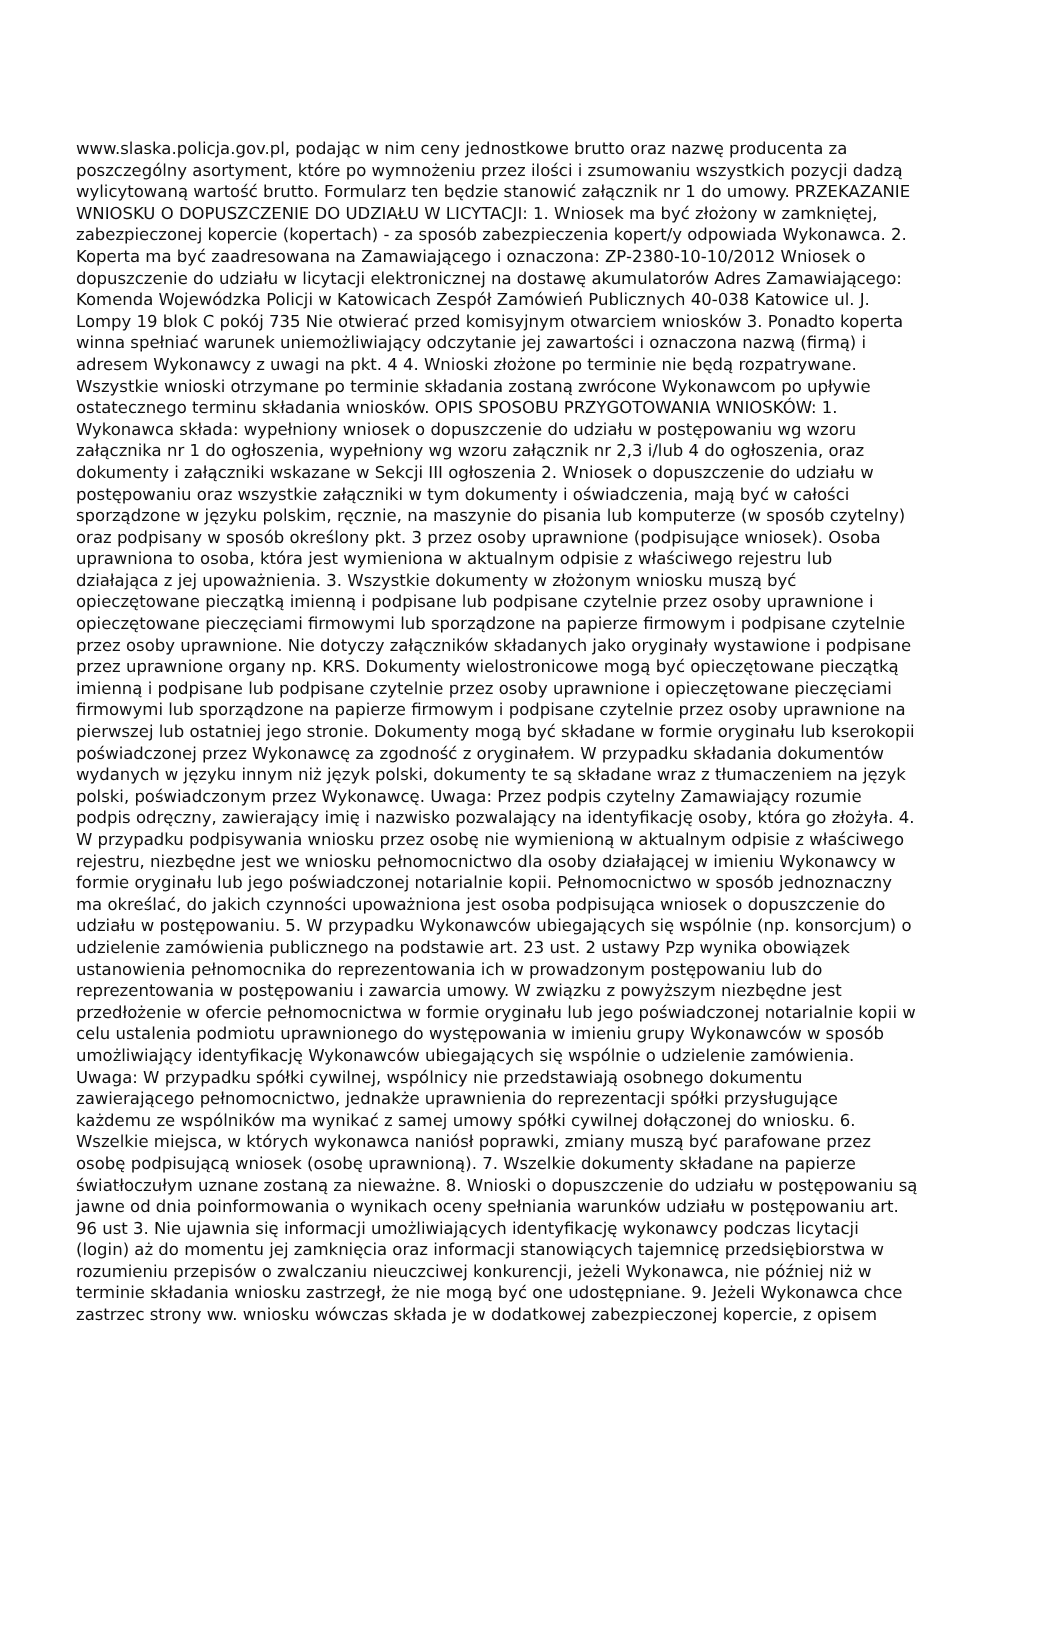www.slaska.policja.gov.pl, podając w nim ceny jednostkowe brutto oraz nazwę producenta za
poszczególny asortyment, które po wymnożeniu przez ilości i zsumowaniu wszystkich pozycji dadzą
wylicytowaną wartość brutto. Formularz ten będzie stanowić załącznik nr 1 do umowy. PRZEKAZANIE
WNIOSKU O DOPUSZCZENIE DO UDZIAŁU W LICYTACJI: 1. Wniosek ma być złożony w zamkniętej,
zabezpieczonej kopercie (kopertach) - za sposób zabezpieczenia kopert/y odpowiada Wykonawca. 2.
Koperta ma być zaadresowana na Zamawiającego i oznaczona: ZP-2380-10-10/2012 Wniosek o
dopuszczenie do udziału w licytacji elektronicznej na dostawę akumulatorów Adres Zamawiającego:
Komenda Wojewódzka Policji w Katowicach Zespół Zamówień Publicznych 40-038 Katowice ul. J.
Lompy 19 blok C pokój 735 Nie otwierać przed komisyjnym otwarciem wniosków 3. Ponadto koperta
winna spełniać warunek uniemożliwiający odczytanie jej zawartości i oznaczona nazwą (firmą) i
adresem Wykonawcy z uwagi na pkt. 4 4. Wnioski złożone po terminie nie będą rozpatrywane.
Wszystkie wnioski otrzymane po terminie składania zostaną zwrócone Wykonawcom po upływie
ostatecznego terminu składania wniosków. OPIS SPOSOBU PRZYGOTOWANIA WNIOSKÓW: 1.
Wykonawca składa: wypełniony wniosek o dopuszczenie do udziału w postępowaniu wg wzoru
załącznika nr 1 do ogłoszenia, wypełniony wg wzoru załącznik nr 2,3 i/lub 4 do ogłoszenia, oraz
dokumenty i załączniki wskazane w Sekcji III ogłoszenia 2. Wniosek o dopuszczenie do udziału w
postępowaniu oraz wszystkie załączniki w tym dokumenty i oświadczenia, mają być w całości
sporządzone w języku polskim, ręcznie, na maszynie do pisania lub komputerze (w sposób czytelny)
oraz podpisany w sposób określony pkt. 3 przez osoby uprawnione (podpisujące wniosek). Osoba
uprawniona to osoba, która jest wymieniona w aktualnym odpisie z właściwego rejestru lub
działająca z jej upoważnienia. 3. Wszystkie dokumenty w złożonym wniosku muszą być
opieczętowane pieczątką imienną i podpisane lub podpisane czytelnie przez osoby uprawnione i
opieczętowane pieczęciami firmowymi lub sporządzone na papierze firmowym i podpisane czytelnie
przez osoby uprawnione. Nie dotyczy załączników składanych jako oryginały wystawione i podpisane
przez uprawnione organy np. KRS. Dokumenty wielostronicowe mogą być opieczętowane pieczątką
imienną i podpisane lub podpisane czytelnie przez osoby uprawnione i opieczętowane pieczęciami
firmowymi lub sporządzone na papierze firmowym i podpisane czytelnie przez osoby uprawnione na
pierwszej lub ostatniej jego stronie. Dokumenty mogą być składane w formie oryginału lub kserokopii
poświadczonej przez Wykonawcę za zgodność z oryginałem. W przypadku składania dokumentów
wydanych w języku innym niż język polski, dokumenty te są składane wraz z tłumaczeniem na język
polski, poświadczonym przez Wykonawcę. Uwaga: Przez podpis czytelny Zamawiający rozumie
podpis odręczny, zawierający imię i nazwisko pozwalający na identyfikację osoby, która go złożyła. 4.
W przypadku podpisywania wniosku przez osobę nie wymienioną w aktualnym odpisie z właściwego
rejestru, niezbędne jest we wniosku pełnomocnictwo dla osoby działającej w imieniu Wykonawcy w
formie oryginału lub jego poświadczonej notarialnie kopii. Pełnomocnictwo w sposób jednoznaczny
ma określać, do jakich czynności upoważniona jest osoba podpisująca wniosek o dopuszczenie do
udziału w postępowaniu. 5. W przypadku Wykonawców ubiegających się wspólnie (np. konsorcjum) o
udzielenie zamówienia publicznego na podstawie art. 23 ust. 2 ustawy Pzp wynika obowiązek
ustanowienia pełnomocnika do reprezentowania ich w prowadzonym postępowaniu lub do
reprezentowania w postępowaniu i zawarcia umowy. W związku z powyższym niezbędne jest
przedłożenie w ofercie pełnomocnictwa w formie oryginału lub jego poświadczonej notarialnie kopii w
celu ustalenia podmiotu uprawnionego do występowania w imieniu grupy Wykonawców w sposób
umożliwiający identyfikację Wykonawców ubiegających się wspólnie o udzielenie zamówienia.
Uwaga: W przypadku spółki cywilnej, wspólnicy nie przedstawiają osobnego dokumentu
zawierającego pełnomocnictwo, jednakże uprawnienia do reprezentacji spółki przysługujące
każdemu ze wspólników ma wynikać z samej umowy spółki cywilnej dołączonej do wniosku. 6.
Wszelkie miejsca, w których wykonawca naniósł poprawki, zmiany muszą być parafowane przez
osobę podpisującą wniosek (osobę uprawnioną). 7. Wszelkie dokumenty składane na papierze
światłoczułym uznane zostaną za nieważne. 8. Wnioski o dopuszczenie do udziału w postępowaniu są
jawne od dnia poinformowania o wynikach oceny spełniania warunków udziału w postępowaniu art.
96 ust 3. Nie ujawnia się informacji umożliwiających identyfikację wykonawcy podczas licytacji
(login) aż do momentu jej zamknięcia oraz informacji stanowiących tajemnicę przedsiębiorstwa w
rozumieniu przepisów o zwalczaniu nieuczciwej konkurencji, jeżeli Wykonawca, nie później niż w
terminie składania wniosku zastrzegł, że nie mogą być one udostępniane. 9. Jeżeli Wykonawca chce
zastrzec strony ww. wniosku wówczas składa je w dodatkowej zabezpieczonej kopercie, z opisem